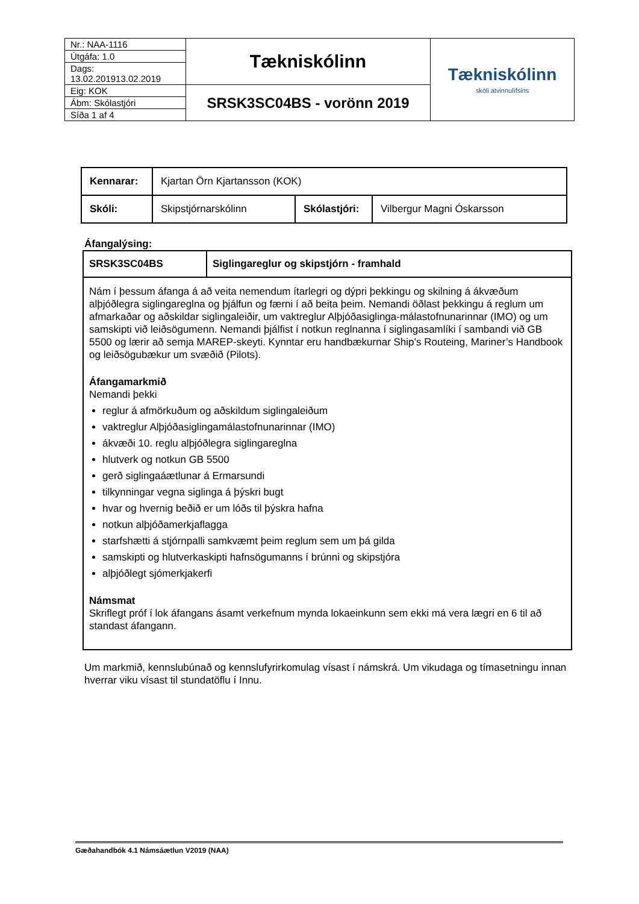| Nr.: NAA-1116 | Tækniskólinn | Tækniskólinn skóli atvinnulífsins |
| Útgáfa: 1.0 | | |
| Dags: 13.02.201913.02.2019 | | |
| Eig: KOK | SRSK3SC04BS - vorönn 2019 | |
| Ábm: Skólastjóri | | |
| Síða 1 af 4 | | |
| Kennarar: | Kjartan Örn Kjartansson (KOK) | | |
| Skóli: | Skipstjórnarskólinn | Skólastjóri: | Vilbergur Magni Óskarsson |
Áfangalýsing:
| SRSK3SC04BS | Siglingareglur og skipstjórn - framhald |
Nám í þessum áfanga á að veita nemendum ítarlegri og dýpri þekkingu og skilning á ákvæðum alþjóðlegra siglingareglna og þjálfun og færni í að beita þeim. Nemandi öðlast þekkingu á reglum um afmarkaðar og aðskildar siglingaleiðir, um vaktreglur Alþjóðasiglinga-málastofnunarinnar (IMO) og um samskipti við leiðsögumenn. Nemandi þjálfist í notkun reglnanna í siglingasamlíki í sambandi við GB 5500 og lærir að semja MAREP-skeyti. Kynntar eru handbækurnar Ship’s Routeing, Mariner’s Handbook og leiðsögubækur um svæðið (Pilots).
Áfangamarkmið
Nemandi þekki
reglur á afmörkuðum og aðskildum siglingaleiðum
vaktreglur Alþjóðasiglingamálastofnunarinnar (IMO)
ákvæði 10. reglu alþjóðlegra siglingareglna
hlutverk og notkun GB 5500
gerð siglingaáætlunar á Ermarsundi
tilkynningar vegna siglinga á þýskri bugt
hvar og hvernig beðið er um lóðs til þýskra hafna
notkun alþjóðamerkjaflagga
starfshætti á stjórnpalli samkvæmt þeim reglum sem um þá gilda
samskipti og hlutverkaskipti hafnsögumanns í brúnni og skipstjóra
alþjóðlegt sjómerkjakerfi
Námsmat
Skriflegt próf í lok áfangans ásamt verkefnum mynda lokaeinkunn sem ekki má vera lægri en 6 til að standast áfangann.
Um markmið, kennslubúnað og kennslufyrirkomulag vísast í námskrá. Um vikudaga og tímasetningu innan hverrar viku vísast til stundatöflu í Innu.
Gæðahandbók 4.1 Námsáætlun V2019 (NAA)